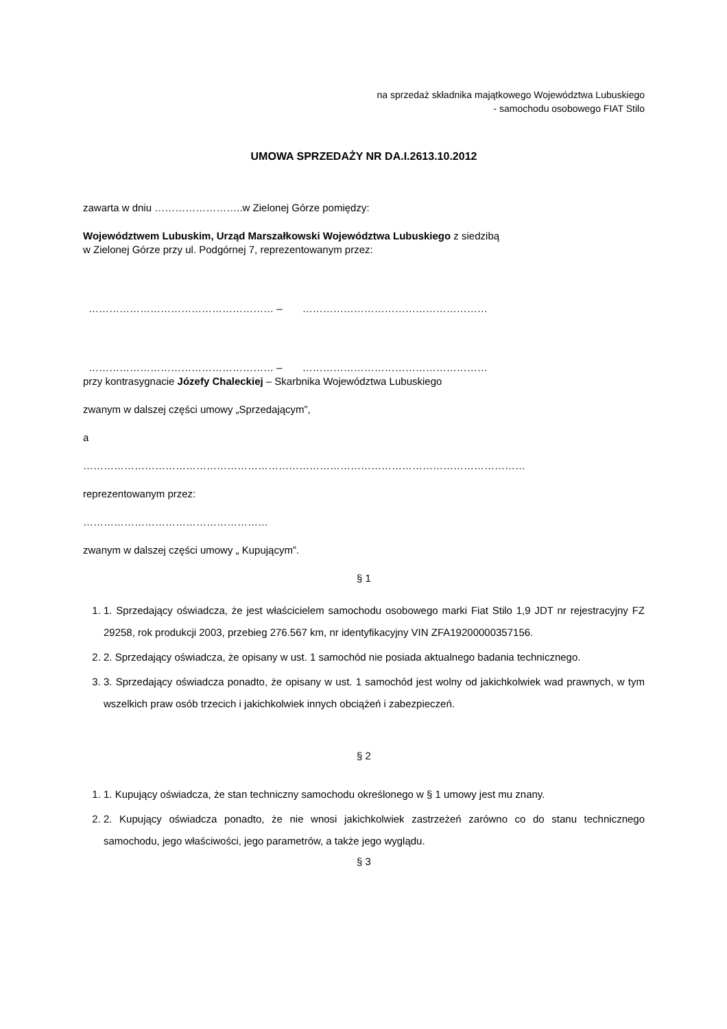na sprzedaż składnika majątkowego Województwa Lubuskiego
- samochodu osobowego FIAT Stilo
UMOWA SPRZEDAŻY NR DA.I.2613.10.2012
zawarta w dniu ……………………..w Zielonej Górze pomiędzy:
Województwem Lubuskim, Urząd Marszałkowski Województwa Lubuskiego z siedzibą
w Zielonej Górze przy ul. Podgórnej 7, reprezentowanym przez:
……………………………………………… – ………………………………………………
……………………………………………… – ………………………………………………
przy kontrasygnacie Józefy Chaleckiej – Skarbnika Województwa Lubuskiego
zwanym w dalszej części umowy „Sprzedającym”,
a
…………………………………………………………………………………………………………………
reprezentowanym przez:
………………………………………………
zwanym w dalszej części umowy „ Kupującym”.
§ 1
1. 1. Sprzedający oświadcza, że jest właścicielem samochodu osobowego marki Fiat Stilo 1,9 JDT nr rejestracyjny FZ 29258, rok produkcji 2003, przebieg 276.567 km, nr identyfikacyjny VIN ZFA19200000357156.
2. 2. Sprzedający oświadcza, że opisany w ust. 1 samochód nie posiada aktualnego badania technicznego.
3. 3. Sprzedający oświadcza ponadto, że opisany w ust. 1 samochód jest wolny od jakichkolwiek wad prawnych, w tym wszelkich praw osób trzecich i jakichkolwiek innych obciążeń i zabezpieczeń.
§ 2
1. 1. Kupujący oświadcza, że stan techniczny samochodu określonego w § 1 umowy jest mu znany.
2. 2. Kupujący oświadcza ponadto, że nie wnosi jakichkolwiek zastrzeżeń zarówno co do stanu technicznego samochodu, jego właściwości, jego parametrów, a także jego wyglądu.
§ 3